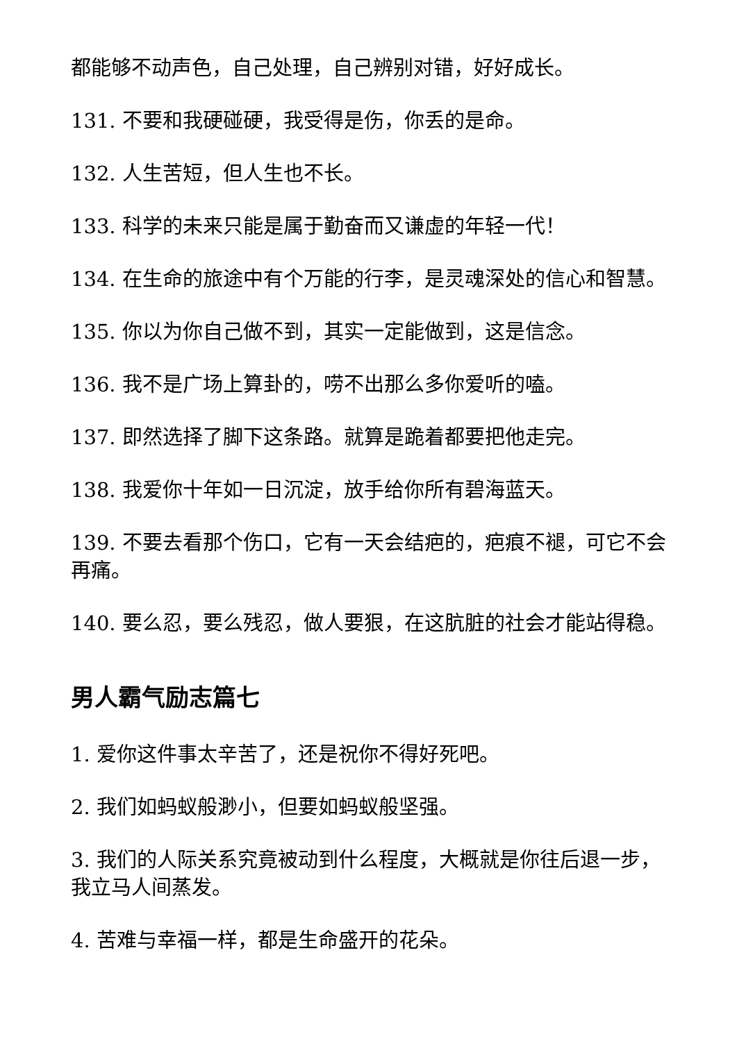都能够不动声色，自己处理，自己辨别对错，好好成长。
131. 不要和我硬碰硬，我受得是伤，你丢的是命。
132. 人生苦短，但人生也不长。
133. 科学的未来只能是属于勤奋而又谦虚的年轻一代！
134. 在生命的旅途中有个万能的行李，是灵魂深处的信心和智慧。
135. 你以为你自己做不到，其实一定能做到，这是信念。
136. 我不是广场上算卦的，唠不出那么多你爱听的嗑。
137. 即然选择了脚下这条路。就算是跪着都要把他走完。
138. 我爱你十年如一日沉淀，放手给你所有碧海蓝天。
139. 不要去看那个伤口，它有一天会结疤的，疤痕不褪，可它不会再痛。
140. 要么忍，要么残忍，做人要狠，在这肮脏的社会才能站得稳。
男人霸气励志篇七
1. 爱你这件事太辛苦了，还是祝你不得好死吧。
2. 我们如蚂蚁般渺小，但要如蚂蚁般坚强。
3. 我们的人际关系究竟被动到什么程度，大概就是你往后退一步，我立马人间蒸发。
4. 苦难与幸福一样，都是生命盛开的花朵。